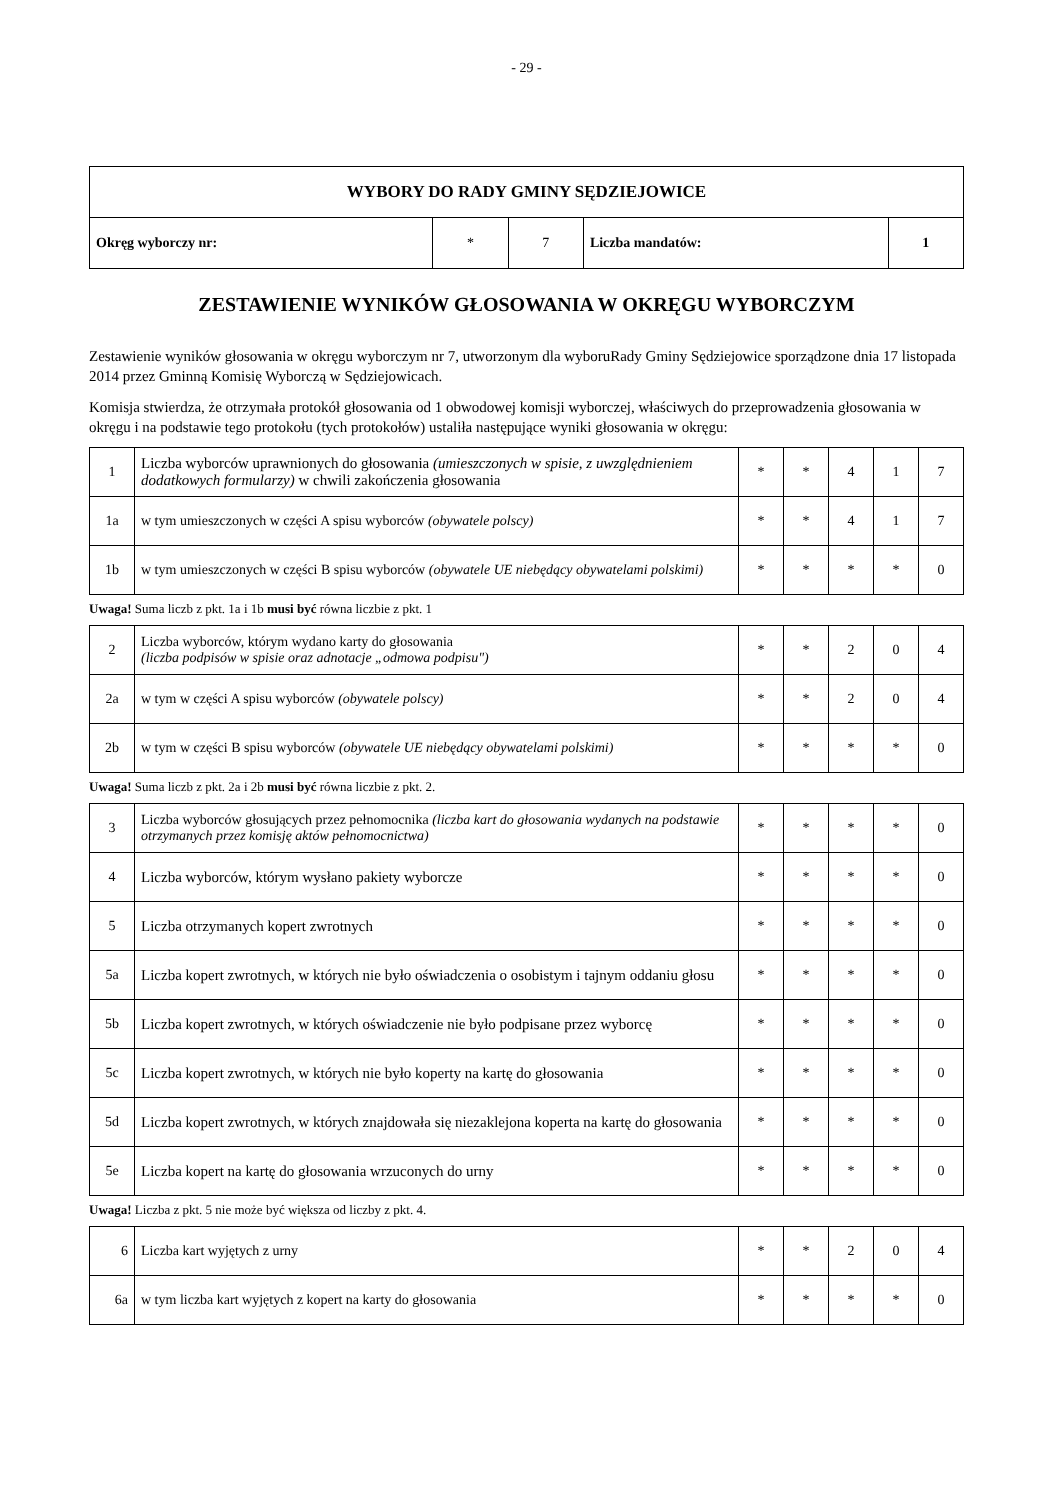- 29 -
| WYBORY DO RADY GMINY SĘDZIEJOWICE | | | | |
| Okręg wyborczy nr: | * | 7 | Liczba mandatów: | 1 |
ZESTAWIENIE WYNIKÓW GŁOSOWANIA W OKRĘGU WYBORCZYM
Zestawienie wyników głosowania w okręgu wyborczym nr 7, utworzonym dla wyboruRady Gminy Sędziejowice sporządzone dnia 17 listopada 2014 przez Gminną Komisię Wyborczą w Sędziejowicach.
Komisja stwierdza, że otrzymała protokół głosowania od 1 obwodowej komisji wyborczej, właściwych do przeprowadzenia głosowania w okręgu i na podstawie tego protokołu (tych protokołów) ustaliła następujące wyniki głosowania w okręgu:
| 1 | Liczba wyborców uprawnionych do głosowania (umieszczonych w spisie, z uwzględnieniem dodatkowych formularzy) w chwili zakończenia głosowania | * | * | 4 | 1 | 7 |
| 1a | w tym umieszczonych w części A spisu wyborców (obywatele polscy) | * | * | 4 | 1 | 7 |
| 1b | w tym umieszczonych w części B spisu wyborców (obywatele UE niebędący obywatelami polskimi) | * | * | * | * | 0 |
Uwaga! Suma liczb z pkt. 1a i 1b musi być równa liczbie z pkt. 1
| 2 | Liczba wyborców, którym wydano karty do głosowania (liczba podpisów w spisie oraz adnotacje „odmowa podpisu") | * | * | 2 | 0 | 4 |
| 2a | w tym w części A spisu wyborców (obywatele polscy) | * | * | 2 | 0 | 4 |
| 2b | w tym w części B spisu wyborców (obywatele UE niebędący obywatelami polskimi) | * | * | * | * | 0 |
Uwaga! Suma liczb z pkt. 2a i 2b musi być równa liczbie z pkt. 2.
| 3 | Liczba wyborców głosujących przez pełnomocnika (liczba kart do głosowania wydanych na podstawie otrzymanych przez komisję aktów pełnomocnictwa) | * | * | * | * | 0 |
| 4 | Liczba wyborców, którym wysłano pakiety wyborcze | * | * | * | * | 0 |
| 5 | Liczba otrzymanych kopert zwrotnych | * | * | * | * | 0 |
| 5a | Liczba kopert zwrotnych, w których nie było oświadczenia o osobistym i tajnym oddaniu głosu | * | * | * | * | 0 |
| 5b | Liczba kopert zwrotnych, w których oświadczenie nie było podpisane przez wyborcę | * | * | * | * | 0 |
| 5c | Liczba kopert zwrotnych, w których nie było koperty na kartę do głosowania | * | * | * | * | 0 |
| 5d | Liczba kopert zwrotnych, w których znajdowała się niezaklejona koperta na kartę do głosowania | * | * | * | * | 0 |
| 5e | Liczba kopert na kartę do głosowania wrzuconych do urny | * | * | * | * | 0 |
Uwaga! Liczba z pkt. 5 nie może być większa od liczby z pkt. 4.
| 6 | Liczba kart wyjętych z urny | * | * | 2 | 0 | 4 |
| 6a | w tym liczba kart wyjętych z kopert na karty do głosowania | * | * | * | * | 0 |